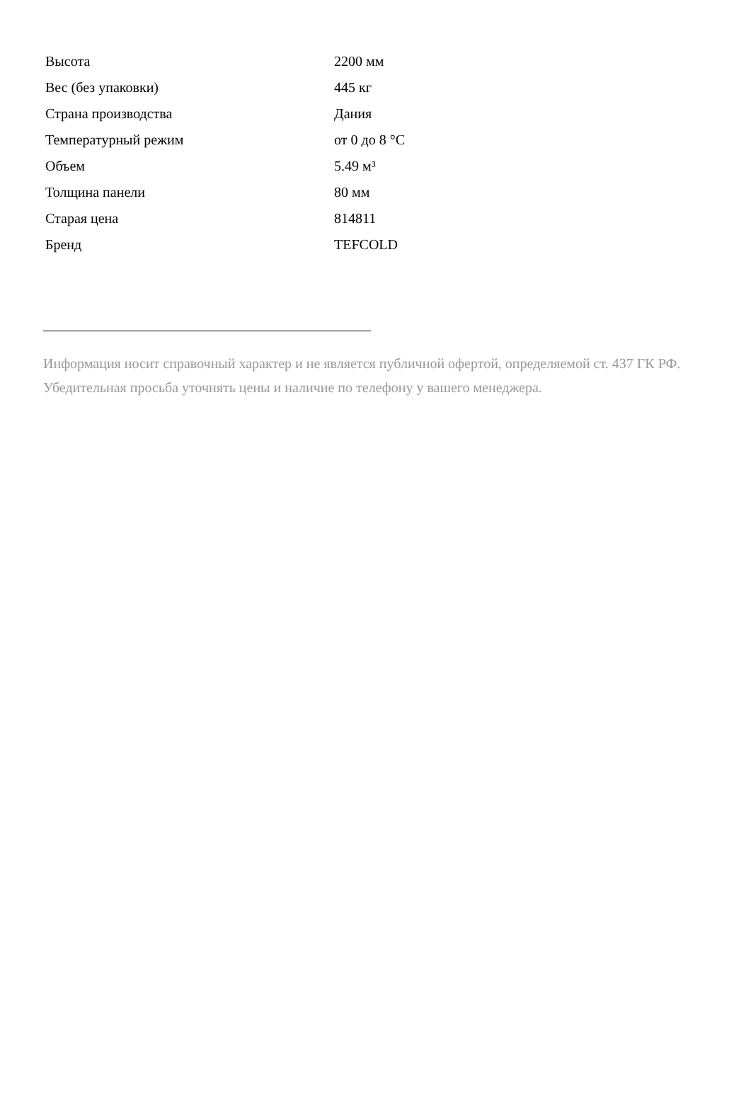| Высота | 2200 мм |
| Вес (без упаковки) | 445 кг |
| Страна производства | Дания |
| Температурный режим | от 0 до 8 °C |
| Объем | 5.49 м³ |
| Толщина панели | 80 мм |
| Старая цена | 814811 |
| Бренд | TEFCOLD |
Информация носит справочный характер и не является публичной офертой, определяемой ст. 437 ГК РФ. Убедительная просьба уточнять цены и наличие по телефону у вашего менеджера.